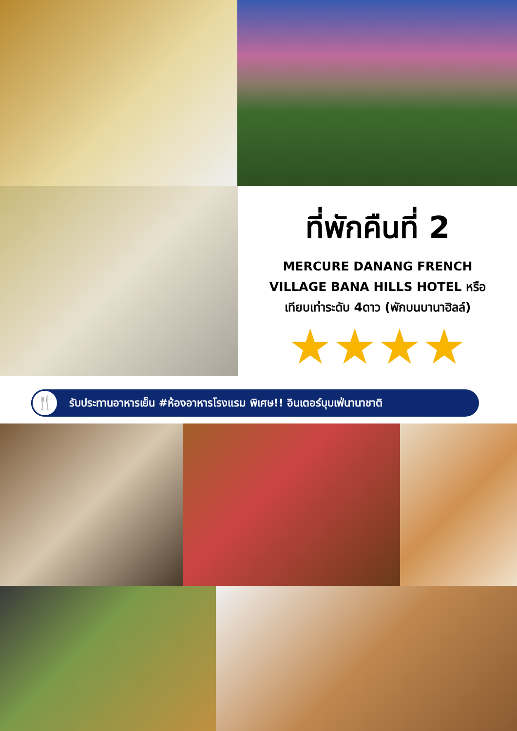ที่พักคืนที่ 2
MERCURE DANANG FRENCH
VILLAGE BANA HILLS HOTEL หรือ
เทียบเท่าระดับ 4ดาว (พักบนบานาฮิลล์)
★★★★
🍴
รับประทานอาหารเย็น #ห้องอาหารโรงแรม พิเศษ!! อินเตอร์บุบเฟ่นานาชาติ